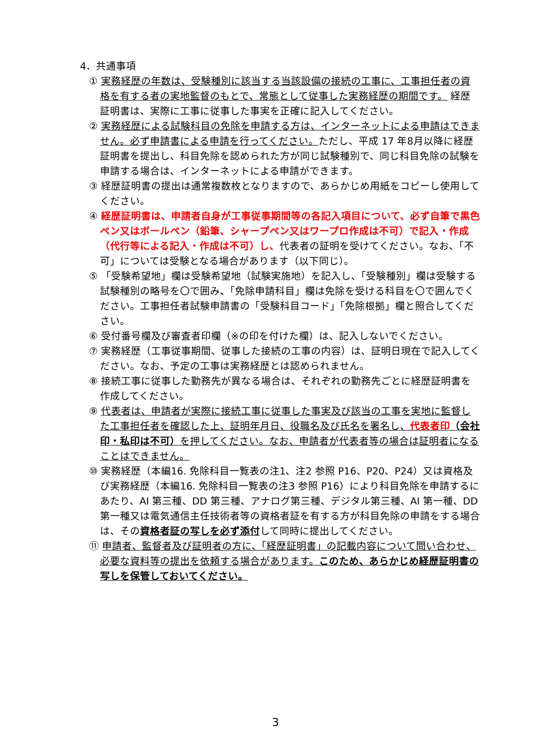4．共通事項
① 実務経歴の年数は、受験種別に該当する当該設備の接続の工事に、工事担任者の資格を有する者の実地監督のもとで、常態として従事した実務経歴の期間です。 経歴証明書は、実際に工事に従事した事実を正確に記入してください。
② 実務経歴による試験科目の免除を申請する方は、インターネットによる申請はできません。必ず申請書による申請を行ってください。ただし、平成 17 年8月以降に経歴証明書を提出し、科目免除を認められた方が同じ試験種別で、同じ科目免除の試験を申請する場合は、インターネットによる申請ができます。
③ 経歴証明書の提出は通常複数枚となりますので、あらかじめ用紙をコピーし使用してください。
④ 経歴証明書は、申請者自身が工事従事期間等の各記入項目について、必ず自筆で黒色ペン又はボールペン（鉛筆、シャープペン又はワープロ作成は不可）で記入・作成（代行等による記入・作成は不可）し、代表者の証明を受けてください。なお、「不可」については受験となる場合があります（以下同じ）。
⑤ 「受験希望地」欄は受験希望地（試験実施地）を記入し、「受験種別」欄は受験する試験種別の略号を〇で囲み、「免除申請科目」欄は免除を受ける科目を〇で囲んでください。工事担任者試験申請書の「受験科目コード」「免除根拠」欄と照合してください。
⑥ 受付番号欄及び審査者印欄（※の印を付けた欄）は、記入しないでください。
⑦ 実務経歴（工事従事期間、従事した接続の工事の内容）は、証明日現在で記入してください。なお、予定の工事は実務経歴とは認められません。
⑧ 接続工事に従事した勤務先が異なる場合は、それぞれの勤務先ごとに経歴証明書を作成してください。
⑨ 代表者は、申請者が実際に接続工事に従事した事実及び該当の工事を実地に監督した工事担任者を確認した上、証明年月日、役職名及び氏名を署名し、代表者印（会社印・私印は不可）を押してください。なお、申請者が代表者等の場合は証明者になることはできません。
⑩ 実務経歴（本編16. 免除科目一覧表の注1、注2 参照 P16、P20、P24）又は資格及び実務経歴（本編16. 免除科目一覧表の注3 参照 P16）により科目免除を申請するにあたり、AI 第三種、DD 第三種、アナログ第三種、デジタル第三種、AI 第一種、DD 第一種又は電気通信主任技術者等の資格者証を有する方が科目免除の申請をする場合は、その資格者証の写しを必ず添付して同時に提出してください。
⑪ 申請者、監督者及び証明者の方に、「経歴証明書」の記載内容について問い合わせ、必要な資料等の提出を依頼する場合があります。このため、あらかじめ経歴証明書の写しを保管しておいてください。
3